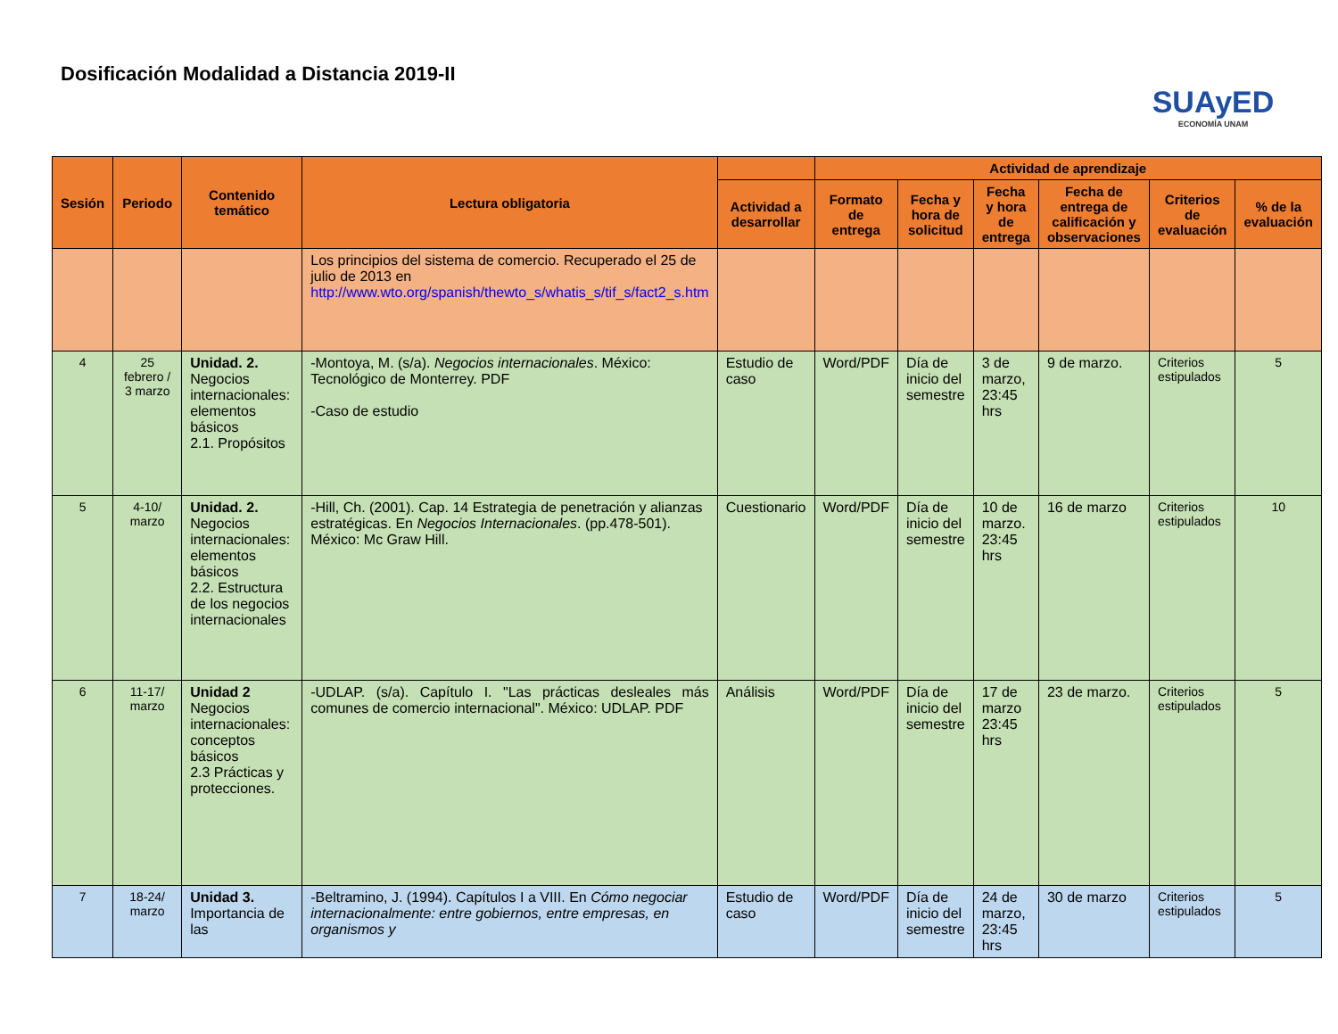Dosificación Modalidad a Distancia 2019-II
SUAyED
ECONOMÍA UNAM
| Sesión | Periodo | Contenido temático | Lectura obligatoria | | Actividad de aprendizaje | | | | | |
| --- | --- | --- | --- | --- | --- | --- | --- | --- | --- | --- |
| | | | | Actividad a desarrollar | Formato de entrega | Fecha y hora de solicitud | Fecha y hora de entrega | Fecha de entrega de calificación y observaciones | Criterios de evaluación | % de la evaluación |
| | | | Los principios del sistema de comercio. Recuperado el 25 de julio de 2013 en http://www.wto.org/spanish/thewto_s/whatis_s/tif_s/fact2_s.htm | | | | | | | |
| 4 | 25 febrero / 3 marzo | Unidad. 2. Negocios internacionales: elementos básicos 2.1. Propósitos | -Montoya, M. (s/a). Negocios internacionales . México: Tecnológico de Monterrey. PDF -Caso de estudio | Estudio de caso | Word/PDF | Día de inicio del semestre | 3 de marzo, 23:45 hrs | 9 de marzo. | Criterios estipulados | 5 |
| 5 | 4-10/ marzo | Unidad. 2. Negocios internacionales: elementos básicos 2.2. Estructura de los negocios internacionales | -Hill, Ch. (2001). Cap. 14 Estrategia de penetración y alianzas estratégicas. En Negocios Internacionales . (pp.478-501). México: Mc Graw Hill. | Cuestionario | Word/PDF | Día de inicio del semestre | 10 de marzo. 23:45 hrs | 16 de marzo | Criterios estipulados | 10 |
| 6 | 11-17/ marzo | Unidad 2 Negocios internacionales: conceptos básicos 2.3 Prácticas y protecciones. | -UDLAP. (s/a). Capítulo I. "Las prácticas desleales más comunes de comercio internacional". México: UDLAP. PDF | Análisis | Word/PDF | Día de inicio del semestre | 17 de marzo 23:45 hrs | 23 de marzo. | Criterios estipulados | 5 |
| 7 | 18-24/ marzo | Unidad 3. Importancia de las | -Beltramino, J. (1994). Capítulos I a VIII. En Cómo negociar internacionalmente: entre gobiernos, entre empresas, en organismos y | Estudio de caso | Word/PDF | Día de inicio del semestre | 24 de marzo, 23:45 hrs | 30 de marzo | Criterios estipulados | 5 |